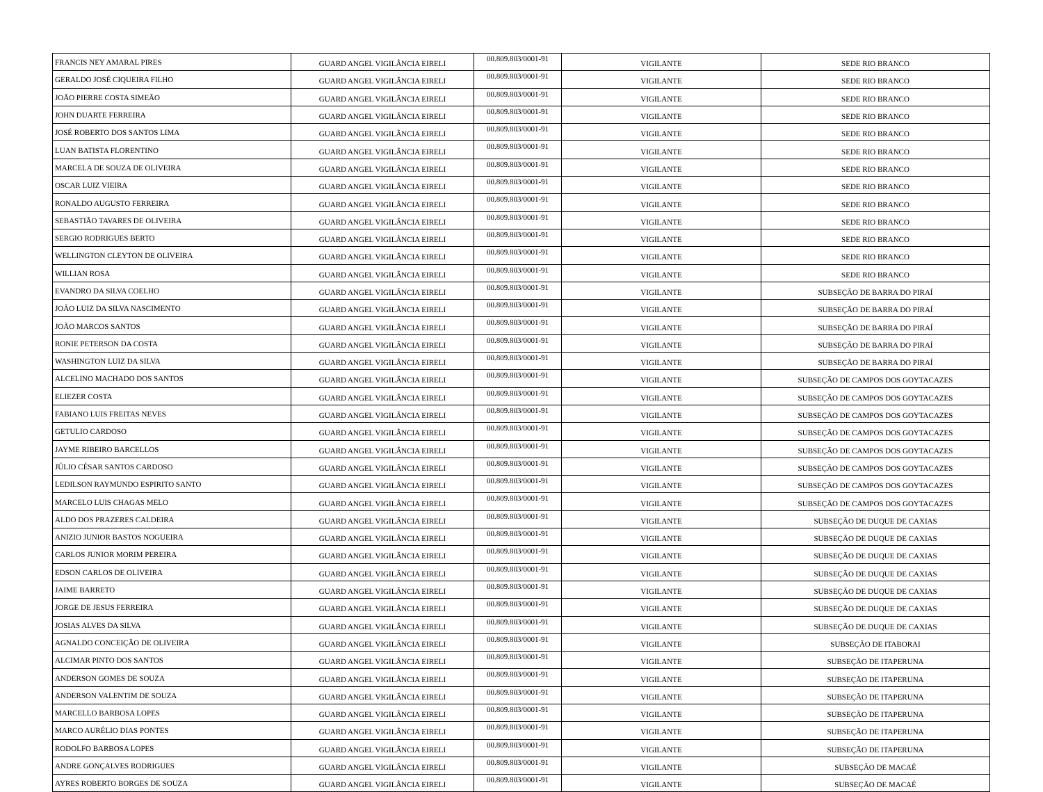| FRANCIS NEY AMARAL PIRES | GUARD ANGEL VIGILÂNCIA EIRELI | 00.809.803/0001-91 | VIGILANTE | SEDE RIO BRANCO |
| GERALDO JOSÉ CIQUEIRA FILHO | GUARD ANGEL VIGILÂNCIA EIRELI | 00.809.803/0001-91 | VIGILANTE | SEDE RIO BRANCO |
| JOÃO PIERRE COSTA SIMEÃO | GUARD ANGEL VIGILÂNCIA EIRELI | 00.809.803/0001-91 | VIGILANTE | SEDE RIO BRANCO |
| JOHN DUARTE FERREIRA | GUARD ANGEL VIGILÂNCIA EIRELI | 00.809.803/0001-91 | VIGILANTE | SEDE RIO BRANCO |
| JOSÉ ROBERTO DOS SANTOS LIMA | GUARD ANGEL VIGILÂNCIA EIRELI | 00.809.803/0001-91 | VIGILANTE | SEDE RIO BRANCO |
| LUAN BATISTA FLORENTINO | GUARD ANGEL VIGILÂNCIA EIRELI | 00.809.803/0001-91 | VIGILANTE | SEDE RIO BRANCO |
| MARCELA DE SOUZA DE OLIVEIRA | GUARD ANGEL VIGILÂNCIA EIRELI | 00.809.803/0001-91 | VIGILANTE | SEDE RIO BRANCO |
| OSCAR LUIZ VIEIRA | GUARD ANGEL VIGILÂNCIA EIRELI | 00.809.803/0001-91 | VIGILANTE | SEDE RIO BRANCO |
| RONALDO AUGUSTO FERREIRA | GUARD ANGEL VIGILÂNCIA EIRELI | 00.809.803/0001-91 | VIGILANTE | SEDE RIO BRANCO |
| SEBASTIÃO TAVARES DE OLIVEIRA | GUARD ANGEL VIGILÂNCIA EIRELI | 00.809.803/0001-91 | VIGILANTE | SEDE RIO BRANCO |
| SERGIO RODRIGUES BERTO | GUARD ANGEL VIGILÂNCIA EIRELI | 00.809.803/0001-91 | VIGILANTE | SEDE RIO BRANCO |
| WELLINGTON CLEYTON DE OLIVEIRA | GUARD ANGEL VIGILÂNCIA EIRELI | 00.809.803/0001-91 | VIGILANTE | SEDE RIO BRANCO |
| WILLIAN ROSA | GUARD ANGEL VIGILÂNCIA EIRELI | 00.809.803/0001-91 | VIGILANTE | SEDE RIO BRANCO |
| EVANDRO DA SILVA COELHO | GUARD ANGEL VIGILÂNCIA EIRELI | 00.809.803/0001-91 | VIGILANTE | SUBSEÇÃO DE BARRA DO PIRAÍ |
| JOÃO LUIZ DA SILVA NASCIMENTO | GUARD ANGEL VIGILÂNCIA EIRELI | 00.809.803/0001-91 | VIGILANTE | SUBSEÇÃO DE BARRA DO PIRAÍ |
| JOÃO MARCOS SANTOS | GUARD ANGEL VIGILÂNCIA EIRELI | 00.809.803/0001-91 | VIGILANTE | SUBSEÇÃO DE BARRA DO PIRAÍ |
| RONIE PETERSON DA COSTA | GUARD ANGEL VIGILÂNCIA EIRELI | 00.809.803/0001-91 | VIGILANTE | SUBSEÇÃO DE BARRA DO PIRAÍ |
| WASHINGTON LUIZ DA SILVA | GUARD ANGEL VIGILÂNCIA EIRELI | 00.809.803/0001-91 | VIGILANTE | SUBSEÇÃO DE BARRA DO PIRAÍ |
| ALCELINO MACHADO DOS SANTOS | GUARD ANGEL VIGILÂNCIA EIRELI | 00.809.803/0001-91 | VIGILANTE | SUBSEÇÃO DE CAMPOS DOS GOYTACAZES |
| ELIEZER COSTA | GUARD ANGEL VIGILÂNCIA EIRELI | 00.809.803/0001-91 | VIGILANTE | SUBSEÇÃO DE CAMPOS DOS GOYTACAZES |
| FABIANO LUIS FREITAS NEVES | GUARD ANGEL VIGILÂNCIA EIRELI | 00.809.803/0001-91 | VIGILANTE | SUBSEÇÃO DE CAMPOS DOS GOYTACAZES |
| GETULIO CARDOSO | GUARD ANGEL VIGILÂNCIA EIRELI | 00.809.803/0001-91 | VIGILANTE | SUBSEÇÃO DE CAMPOS DOS GOYTACAZES |
| JAYME RIBEIRO BARCELLOS | GUARD ANGEL VIGILÂNCIA EIRELI | 00.809.803/0001-91 | VIGILANTE | SUBSEÇÃO DE CAMPOS DOS GOYTACAZES |
| JÚLIO CÉSAR SANTOS CARDOSO | GUARD ANGEL VIGILÂNCIA EIRELI | 00.809.803/0001-91 | VIGILANTE | SUBSEÇÃO DE CAMPOS DOS GOYTACAZES |
| LEDILSON RAYMUNDO ESPIRITO SANTO | GUARD ANGEL VIGILÂNCIA EIRELI | 00.809.803/0001-91 | VIGILANTE | SUBSEÇÃO DE CAMPOS DOS GOYTACAZES |
| MARCELO LUIS CHAGAS MELO | GUARD ANGEL VIGILÂNCIA EIRELI | 00.809.803/0001-91 | VIGILANTE | SUBSEÇÃO DE CAMPOS DOS GOYTACAZES |
| ALDO DOS PRAZERES CALDEIRA | GUARD ANGEL VIGILÂNCIA EIRELI | 00.809.803/0001-91 | VIGILANTE | SUBSEÇÃO DE DUQUE DE CAXIAS |
| ANIZIO JUNIOR BASTOS NOGUEIRA | GUARD ANGEL VIGILÂNCIA EIRELI | 00.809.803/0001-91 | VIGILANTE | SUBSEÇÃO DE DUQUE DE CAXIAS |
| CARLOS JUNIOR MORIM PEREIRA | GUARD ANGEL VIGILÂNCIA EIRELI | 00.809.803/0001-91 | VIGILANTE | SUBSEÇÃO DE DUQUE DE CAXIAS |
| EDSON CARLOS DE OLIVEIRA | GUARD ANGEL VIGILÂNCIA EIRELI | 00.809.803/0001-91 | VIGILANTE | SUBSEÇÃO DE DUQUE DE CAXIAS |
| JAIME BARRETO | GUARD ANGEL VIGILÂNCIA EIRELI | 00.809.803/0001-91 | VIGILANTE | SUBSEÇÃO DE DUQUE DE CAXIAS |
| JORGE DE JESUS FERREIRA | GUARD ANGEL VIGILÂNCIA EIRELI | 00.809.803/0001-91 | VIGILANTE | SUBSEÇÃO DE DUQUE DE CAXIAS |
| JOSIAS ALVES DA SILVA | GUARD ANGEL VIGILÂNCIA EIRELI | 00.809.803/0001-91 | VIGILANTE | SUBSEÇÃO DE DUQUE DE CAXIAS |
| AGNALDO CONCEIÇÃO DE OLIVEIRA | GUARD ANGEL VIGILÂNCIA EIRELI | 00.809.803/0001-91 | VIGILANTE | SUBSEÇÃO DE ITABORAI |
| ALCIMAR PINTO DOS SANTOS | GUARD ANGEL VIGILÂNCIA EIRELI | 00.809.803/0001-91 | VIGILANTE | SUBSEÇÃO DE ITAPERUNA |
| ANDERSON GOMES DE SOUZA | GUARD ANGEL VIGILÂNCIA EIRELI | 00.809.803/0001-91 | VIGILANTE | SUBSEÇÃO DE ITAPERUNA |
| ANDERSON VALENTIM DE SOUZA | GUARD ANGEL VIGILÂNCIA EIRELI | 00.809.803/0001-91 | VIGILANTE | SUBSEÇÃO DE ITAPERUNA |
| MARCELLO BARBOSA LOPES | GUARD ANGEL VIGILÂNCIA EIRELI | 00.809.803/0001-91 | VIGILANTE | SUBSEÇÃO DE ITAPERUNA |
| MARCO AURÉLIO DIAS PONTES | GUARD ANGEL VIGILÂNCIA EIRELI | 00.809.803/0001-91 | VIGILANTE | SUBSEÇÃO DE ITAPERUNA |
| RODOLFO BARBOSA LOPES | GUARD ANGEL VIGILÂNCIA EIRELI | 00.809.803/0001-91 | VIGILANTE | SUBSEÇÃO DE ITAPERUNA |
| ANDRE GONÇALVES RODRIGUES | GUARD ANGEL VIGILÂNCIA EIRELI | 00.809.803/0001-91 | VIGILANTE | SUBSEÇÃO DE MACAÉ |
| AYRES ROBERTO BORGES DE SOUZA | GUARD ANGEL VIGILÂNCIA EIRELI | 00.809.803/0001-91 | VIGILANTE | SUBSEÇÃO DE MACAÉ |